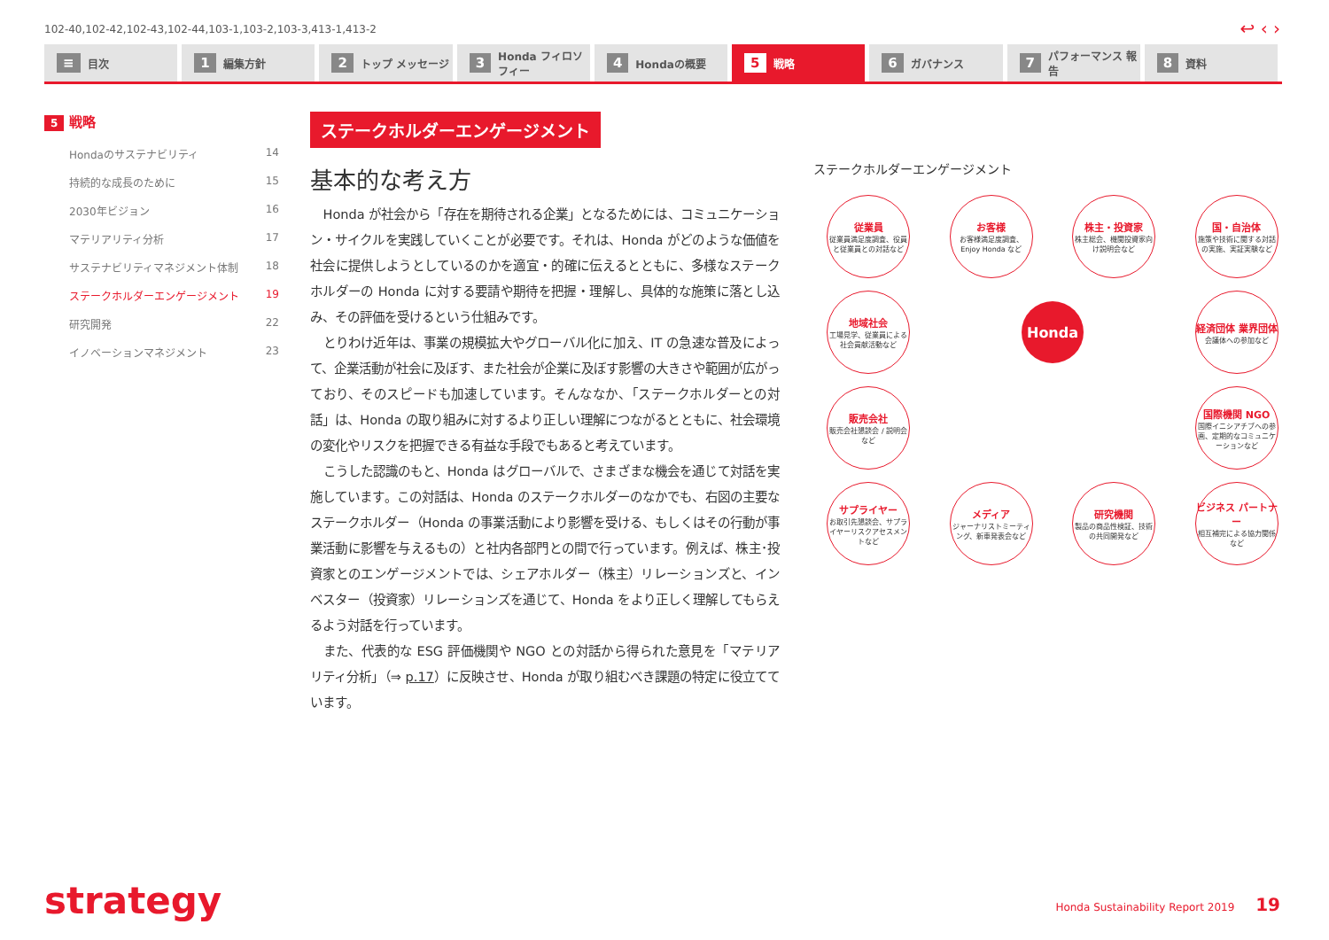102-40,102-42,102-43,102-44,103-1,103-2,103-3,413-1,413-2
↩ ‹ ›
≡ 目次
1 編集方針
2 トップ メッセージ
3 Honda フィロソフィー
4 Hondaの概要
5 戦略
6 ガバナンス
7 パフォーマンス 報告
8 資料
5 戦略
Hondaのサステナビリティ 14
持続的な成長のために 15
2030年ビジョン 16
マテリアリティ分析 17
サステナビリティマネジメント体制 18
ステークホルダーエンゲージメント 19
研究開発 22
イノベーションマネジメント 23
ステークホルダーエンゲージメント
基本的な考え方
Honda が社会から「存在を期待される企業」となるためには、コミュニケーション・サイクルを実践していくことが必要です。それは、Honda がどのような価値を社会に提供しようとしているのかを適宜・的確に伝えるとともに、多様なステークホルダーの Honda に対する要請や期待を把握・理解し、具体的な施策に落とし込み、その評価を受けるという仕組みです。
とりわけ近年は、事業の規模拡大やグローバル化に加え、IT の急速な普及によって、企業活動が社会に及ぼす、また社会が企業に及ぼす影響の大きさや範囲が広がっており、そのスピードも加速しています。そんななか、「ステークホルダーとの対話」は、Honda の取り組みに対するより正しい理解につながるとともに、社会環境の変化やリスクを把握できる有益な手段でもあると考えています。
こうした認識のもと、Honda はグローバルで、さまざまな機会を通じて対話を実施しています。この対話は、Honda のステークホルダーのなかでも、右図の主要なステークホルダー（Honda の事業活動により影響を受ける、もしくはその行動が事業活動に影響を与えるもの）と社内各部門との間で行っています。例えば、株主･投資家とのエンゲージメントでは、シェアホルダー（株主）リレーションズと、インベスター（投資家）リレーションズを通じて、Honda をより正しく理解してもらえるよう対話を行っています。
また、代表的な ESG 評価機関や NGO との対話から得られた意見を「マテリアリティ分析」（⇒ p.17）に反映させ、Honda が取り組むべき課題の特定に役立てています。
ステークホルダーエンゲージメント
従業員
従業員満足度調査、役員と従業員との対話など
お客様
お客様満足度調査、Enjoy Honda など
株主・投資家
株主総会、機関投資家向け説明会など
国・自治体
施策や技術に関する対話の実施、実証実験など
地域社会
工場見学、従業員による社会貢献活動など
Honda
経済団体 業界団体
会議体への参加など
販売会社
販売会社懇談会 / 説明会など
国際機関 NGO
国際イニシアチブへの参画、定期的なコミュニケーションなど
サプライヤー
お取引先懇談会、サプライヤーリスクアセスメントなど
メディア
ジャーナリストミーティング、新車発表会など
研究機関
製品の商品性検証、技術の共同開発など
ビジネス パートナー
相互補完による協力関係など
strategy
Honda Sustainability Report 2019 19